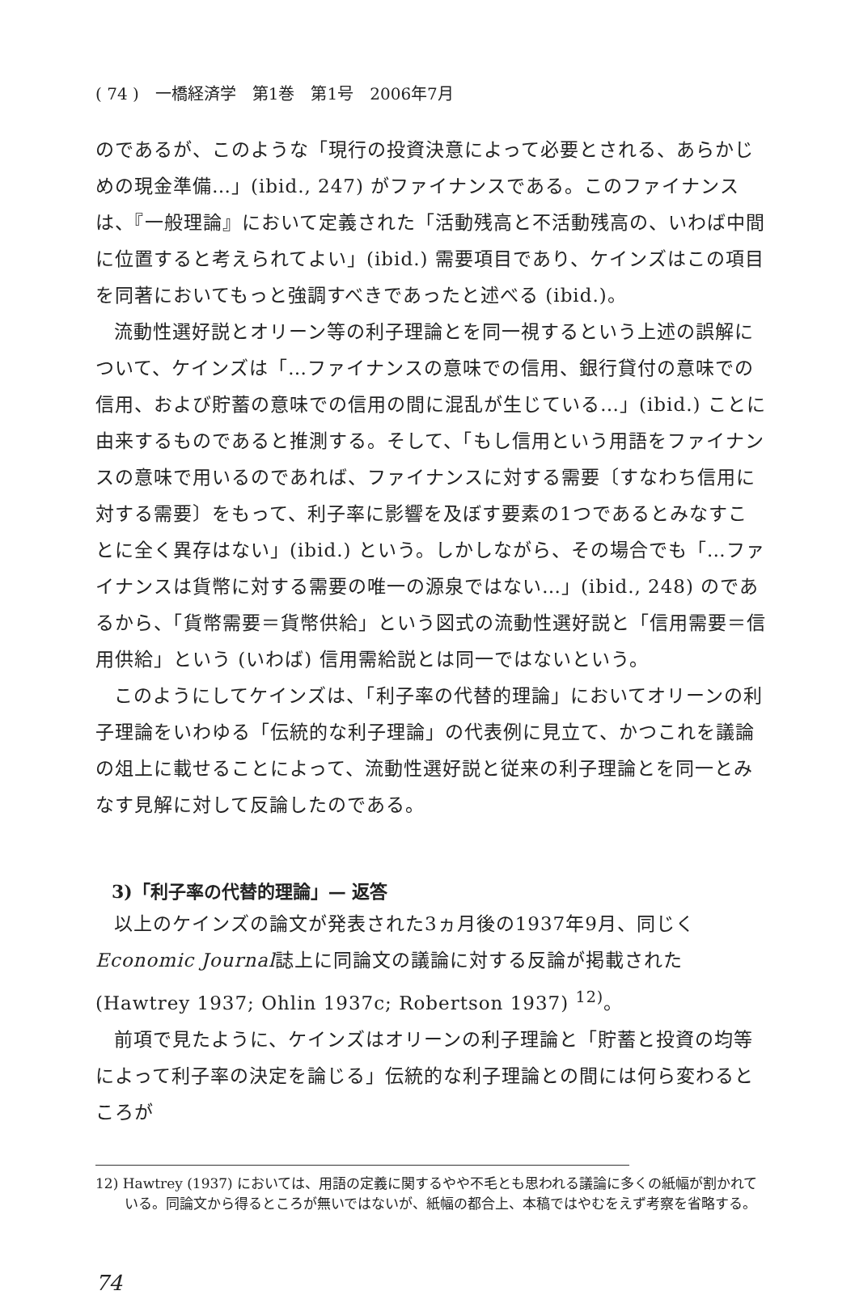( 74 )　一橋経済学　第1巻　第1号　2006年7月
のであるが、このような「現行の投資決意によって必要とされる、あらかじめの現金準備…」(ibid., 247) がファイナンスである。このファイナンスは、『一般理論』において定義された「活動残高と不活動残高の、いわば中間に位置すると考えられてよい」(ibid.) 需要項目であり、ケインズはこの項目を同著においてもっと強調すべきであったと述べる (ibid.)。
流動性選好説とオリーン等の利子理論とを同一視するという上述の誤解について、ケインズは「…ファイナンスの意味での信用、銀行貸付の意味での信用、および貯蓄の意味での信用の間に混乱が生じている…」(ibid.) ことに由来するものであると推測する。そして、「もし信用という用語をファイナンスの意味で用いるのであれば、ファイナンスに対する需要〔すなわち信用に対する需要〕をもって、利子率に影響を及ぼす要素の1つであるとみなすことに全く異存はない」(ibid.) という。しかしながら、その場合でも「…ファイナンスは貨幣に対する需要の唯一の源泉ではない…」(ibid., 248) のであるから、「貨幣需要＝貨幣供給」という図式の流動性選好説と「信用需要＝信用供給」という (いわば) 信用需給説とは同一ではないという。
このようにしてケインズは、「利子率の代替的理論」においてオリーンの利子理論をいわゆる「伝統的な利子理論」の代表例に見立て、かつこれを議論の俎上に載せることによって、流動性選好説と従来の利子理論とを同一とみなす見解に対して反論したのである。
3)「利子率の代替的理論」— 返答
以上のケインズの論文が発表された3ヵ月後の1937年9月、同じくEconomic Journal誌上に同論文の議論に対する反論が掲載された (Hawtrey 1937; Ohlin 1937c; Robertson 1937) <sup>12)</sup>。
前項で見たように、ケインズはオリーンの利子理論と「貯蓄と投資の均等によって利子率の決定を論じる」伝統的な利子理論との間には何ら変わるところが
12) Hawtrey (1937) においては、用語の定義に関するやや不毛とも思われる議論に多くの紙幅が割かれている。同論文から得るところが無いではないが、紙幅の都合上、本稿ではやむをえず考察を省略する。
74